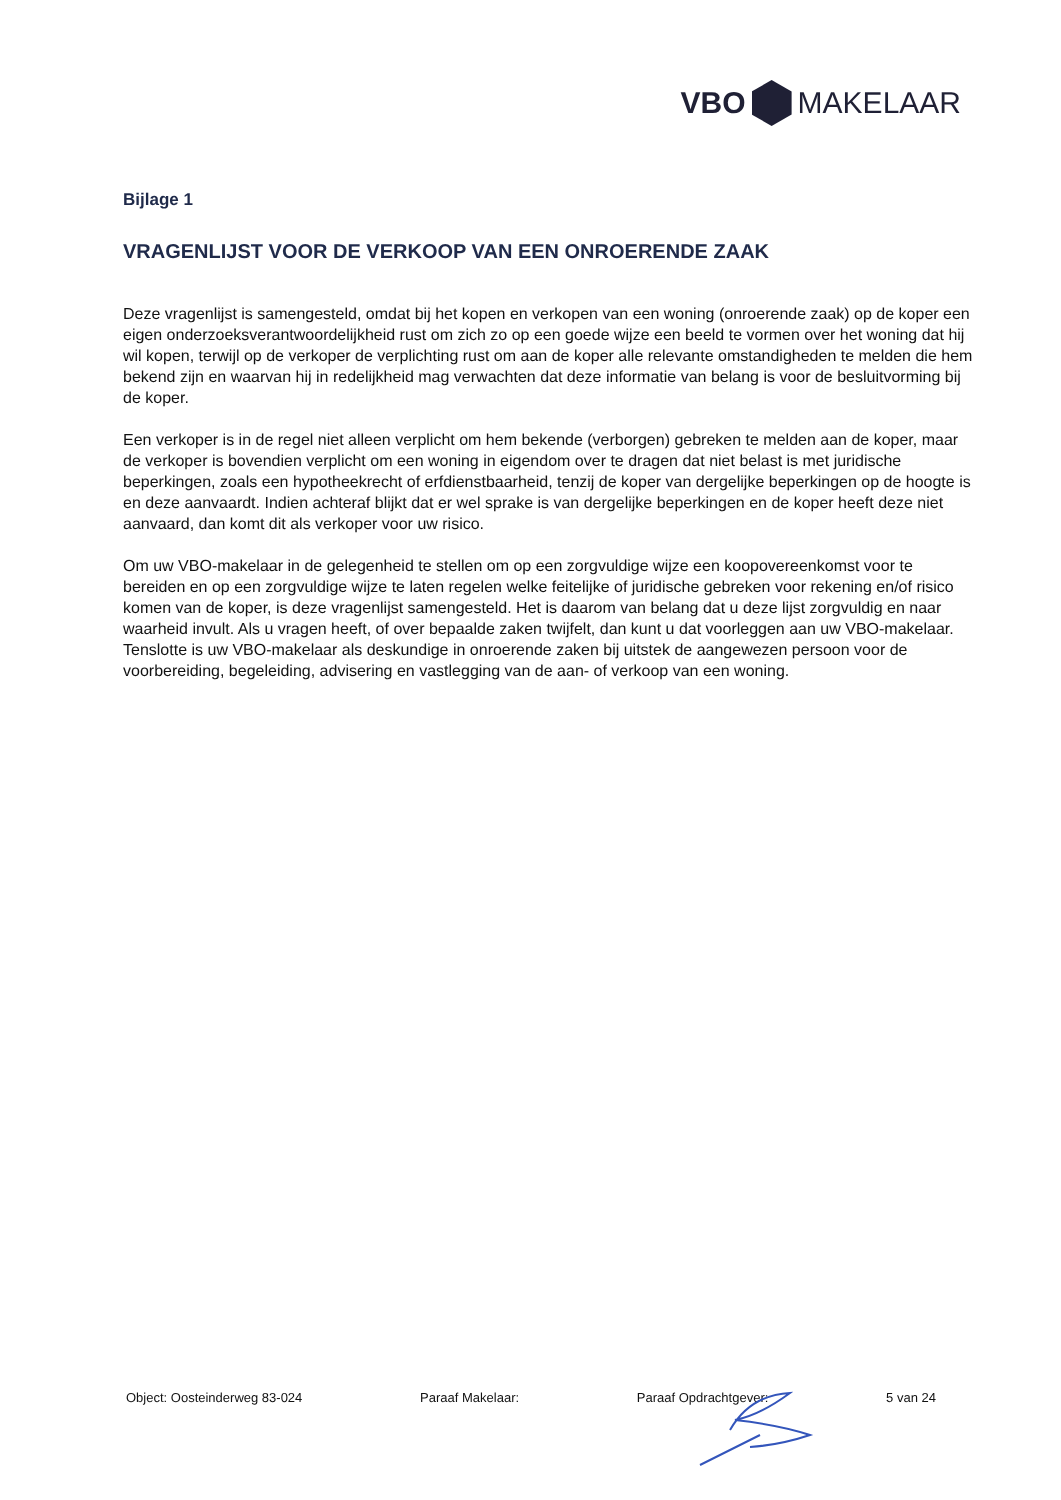VBO MAKELAAR
Bijlage 1
VRAGENLIJST VOOR DE VERKOOP VAN EEN ONROERENDE ZAAK
Deze vragenlijst is samengesteld, omdat bij het kopen en verkopen van een woning (onroerende zaak) op de koper een eigen onderzoeksverantwoordelijkheid rust om zich zo op een goede wijze een beeld te vormen over het woning dat hij wil kopen, terwijl op de verkoper de verplichting rust om aan de koper alle relevante omstandigheden te melden die hem bekend zijn en waarvan hij in redelijkheid mag verwachten dat deze informatie van belang is voor de besluitvorming bij de koper.
Een verkoper is in de regel niet alleen verplicht om hem bekende (verborgen) gebreken te melden aan de koper, maar de verkoper is bovendien verplicht om een woning in eigendom over te dragen dat niet belast is met juridische beperkingen, zoals een hypotheekrecht of erfdienstbaarheid, tenzij de koper van dergelijke beperkingen op de hoogte is en deze aanvaardt. Indien achteraf blijkt dat er wel sprake is van dergelijke beperkingen en de koper heeft deze niet aanvaard, dan komt dit als verkoper voor uw risico.
Om uw VBO-makelaar in de gelegenheid te stellen om op een zorgvuldige wijze een koopovereenkomst voor te bereiden en op een zorgvuldige wijze te laten regelen welke feitelijke of juridische gebreken voor rekening en/of risico komen van de koper, is deze vragenlijst samengesteld. Het is daarom van belang dat u deze lijst zorgvuldig en naar waarheid invult. Als u vragen heeft, of over bepaalde zaken twijfelt, dan kunt u dat voorleggen aan uw VBO-makelaar. Tenslotte is uw VBO-makelaar als deskundige in onroerende zaken bij uitstek de aangewezen persoon voor de voorbereiding, begeleiding, advisering en vastlegging van de aan- of verkoop van een woning.
Object: Oosteinderweg 83-024 Paraaf Makelaar: Paraaf Opdrachtgever: 5 van 24